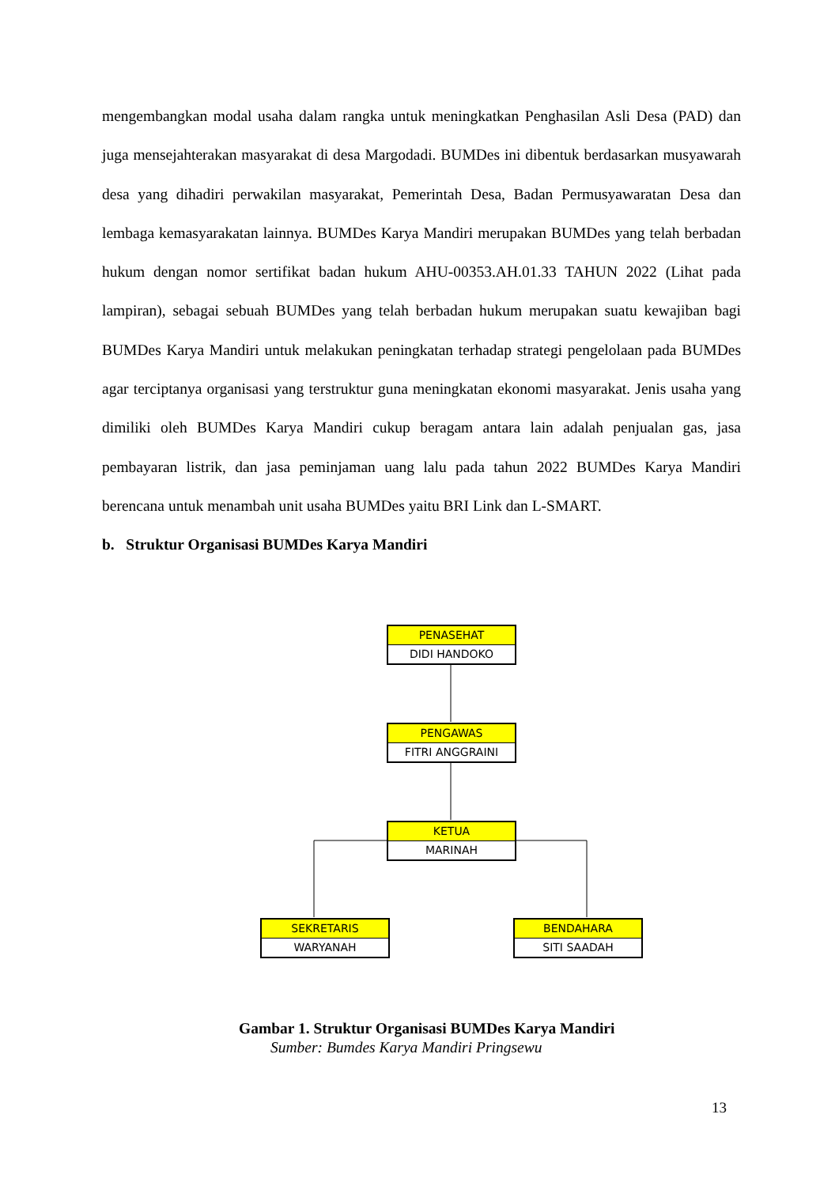mengembangkan modal usaha dalam rangka untuk meningkatkan Penghasilan Asli Desa (PAD) dan juga mensejahterakan masyarakat di desa Margodadi. BUMDes ini dibentuk berdasarkan musyawarah desa yang dihadiri perwakilan masyarakat, Pemerintah Desa, Badan Permusyawaratan Desa dan lembaga kemasyarakatan lainnya. BUMDes Karya Mandiri merupakan BUMDes yang telah berbadan hukum dengan nomor sertifikat badan hukum AHU-00353.AH.01.33 TAHUN 2022 (Lihat pada lampiran), sebagai sebuah BUMDes yang telah berbadan hukum merupakan suatu kewajiban bagi BUMDes Karya Mandiri untuk melakukan peningkatan terhadap strategi pengelolaan pada BUMDes agar terciptanya organisasi yang terstruktur guna meningkatan ekonomi masyarakat. Jenis usaha yang dimiliki oleh BUMDes Karya Mandiri cukup beragam antara lain adalah penjualan gas, jasa pembayaran listrik, dan jasa peminjaman uang lalu pada tahun 2022 BUMDes Karya Mandiri berencana untuk menambah unit usaha BUMDes yaitu BRI Link dan L-SMART.
b. Struktur Organisasi BUMDes Karya Mandiri
PENASEHAT
DIDI HANDOKO
PENGAWAS
FITRI ANGGRAINI
KETUA
MARINAH
SEKRETARIS
WARYANAH
BENDAHARA
SITI SAADAH
Gambar 1. Struktur Organisasi BUMDes Karya Mandiri
Sumber: Bumdes Karya Mandiri Pringsewu
13